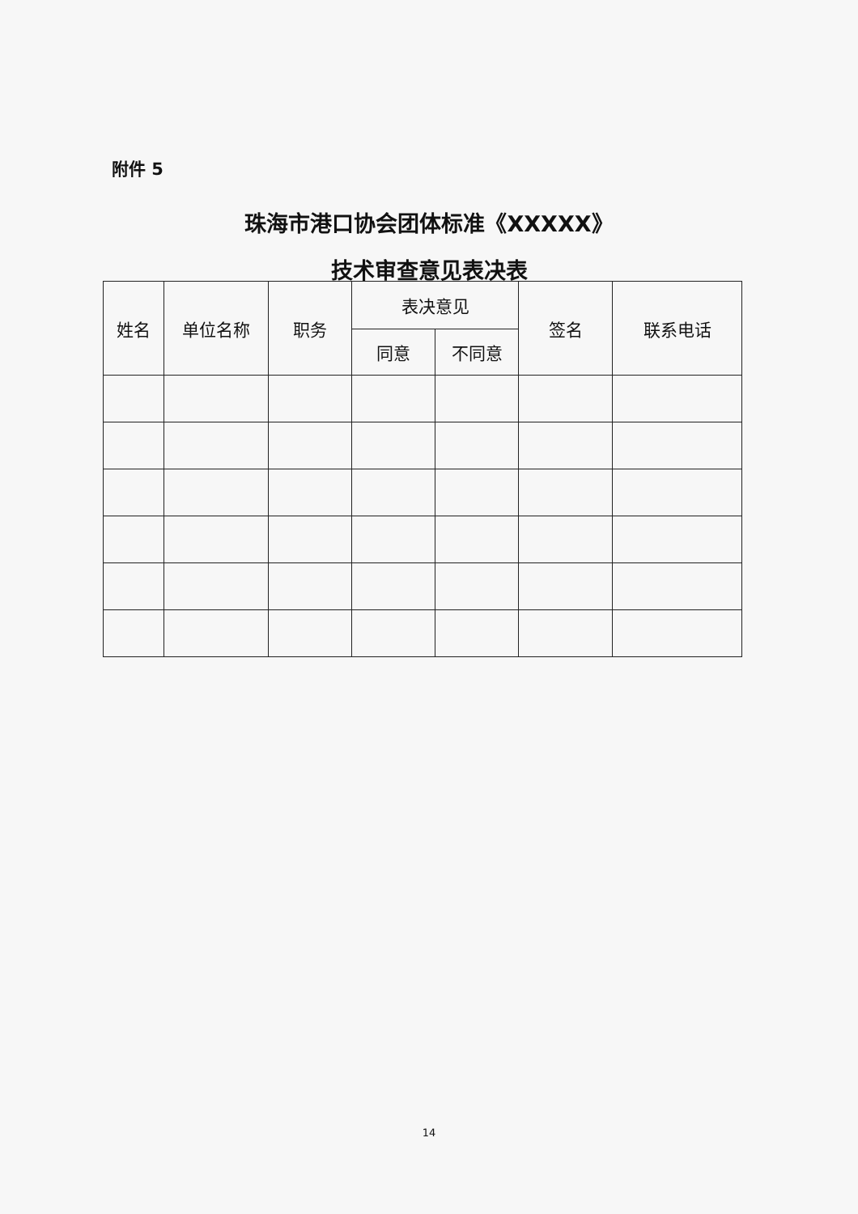附件 5
珠海市港口协会团体标准《XXXXX》
技术审查意见表决表
| 姓名 | 单位名称 | 职务 | 表决意见 | | 签名 | 联系电话 |
| --- | --- | --- | --- | --- | --- | --- |
| | | | 同意 | 不同意 | | |
14